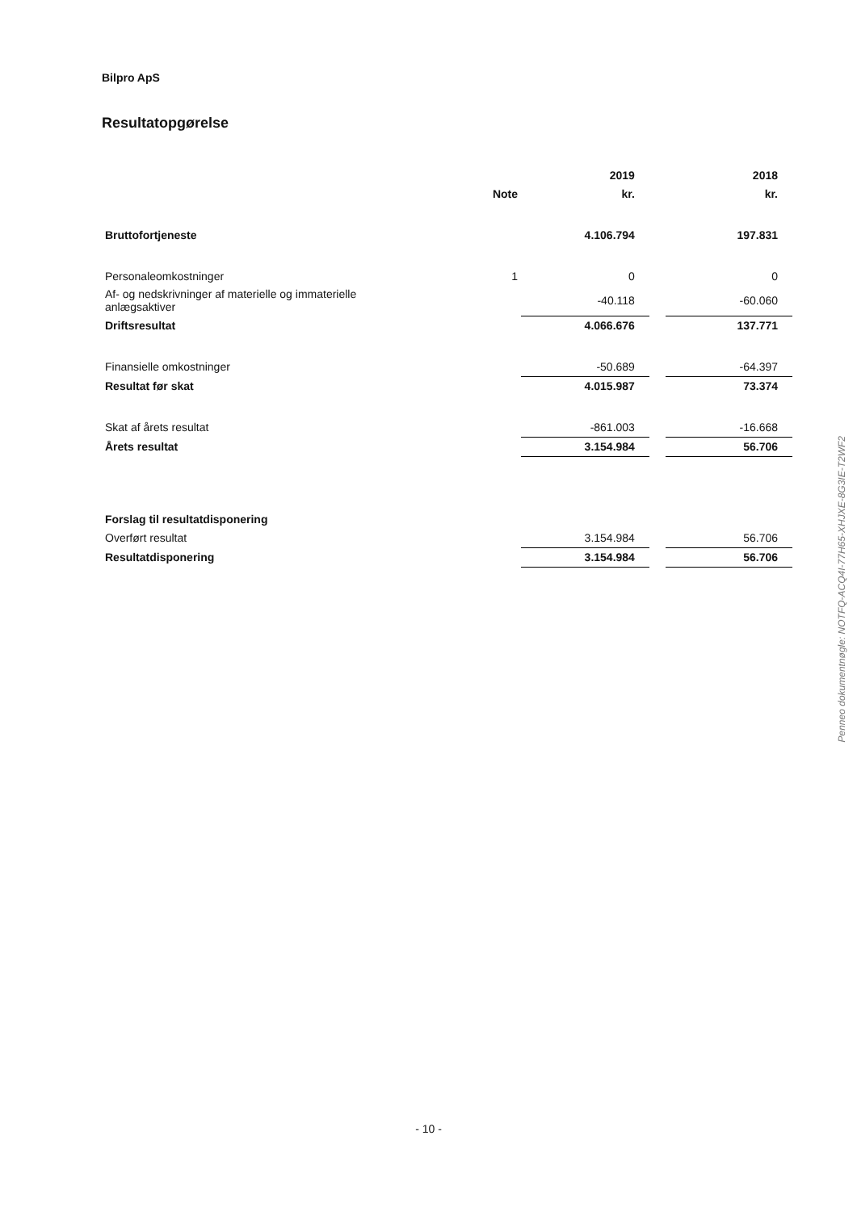Bilpro ApS
Resultatopgørelse
| | | 2019 | | 2018 |
| --- | --- | --- | --- | --- |
| | Note | kr. | | kr. |
| Bruttofortjeneste | | 4.106.794 | | 197.831 |
| Personaleomkostninger | 1 | 0 | | 0 |
| Af- og nedskrivninger af materielle og immaterielle anlægsaktiver | | -40.118 | | -60.060 |
| Driftsresultat | | 4.066.676 | | 137.771 |
| Finansielle omkostninger | | -50.689 | | -64.397 |
| Resultat før skat | | 4.015.987 | | 73.374 |
| Skat af årets resultat | | -861.003 | | -16.668 |
| Årets resultat | | 3.154.984 | | 56.706 |
| Forslag til resultatdisponering | | | | |
| Overført resultat | | 3.154.984 | | 56.706 |
| Resultatdisponering | | 3.154.984 | | 56.706 |
Penneo dokumentnøgle: NOTFQ-ACQ4I-77H65-XHJXE-8G3IE-T2WF2
- 10 -